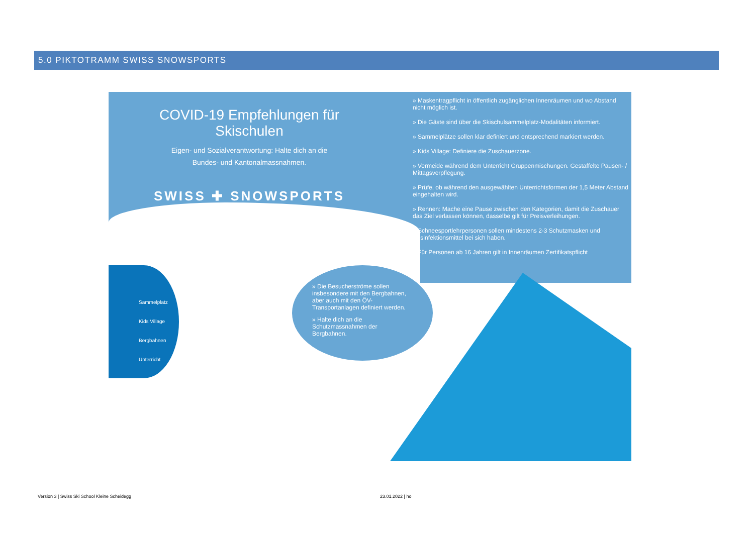5.0 PIKTOTRAMM SWISS SNOWSPORTS
COVID-19 Empfehlungen für Skischulen
Eigen- und Sozialverantwortung: Halte dich an die
Bundes- und Kantonalmassnahmen.
SWISS ✚ SNOWSPORTS
» Maskentragpflicht in öffentlich zugänglichen Innenräumen und wo Abstand nicht möglich ist.
» Die Gäste sind über die Skischulsammelplatz-Modalitäten informiert.
» Sammelplätze sollen klar definiert und entsprechend markiert werden.
» Kids Village: Definiere die Zuschauerzone.
» Vermeide während dem Unterricht Gruppenmischungen. Gestaffelte Pausen- / Mittagsverpflegung.
» Prüfe, ob während den ausgewählten Unterrichtsformen der 1,5 Meter Abstand eingehalten wird.
» Rennen: Mache eine Pause zwischen den Kategorien, damit die Zuschauer das Ziel verlassen können, dasselbe gilt für Preisverleihungen.
» Schneesportlehrpersonen sollen mindestens 2-3 Schutzmasken und Desinfektionsmittel bei sich haben.
» Für Personen ab 16 Jahren gilt in Innenräumen Zertifikatspflicht
Sammelplatz
Kids Village
Bergbahnen
Unterricht
» Die Besucherströme sollen insbesondere mit den Bergbahnen, aber auch mit den ÖV-Transportanlagen definiert werden.
» Halte dich an die Schutzmassnahmen der Bergbahnen.
Version 3 | Swiss Ski School Kleine Scheidegg
23.01.2022 | ho